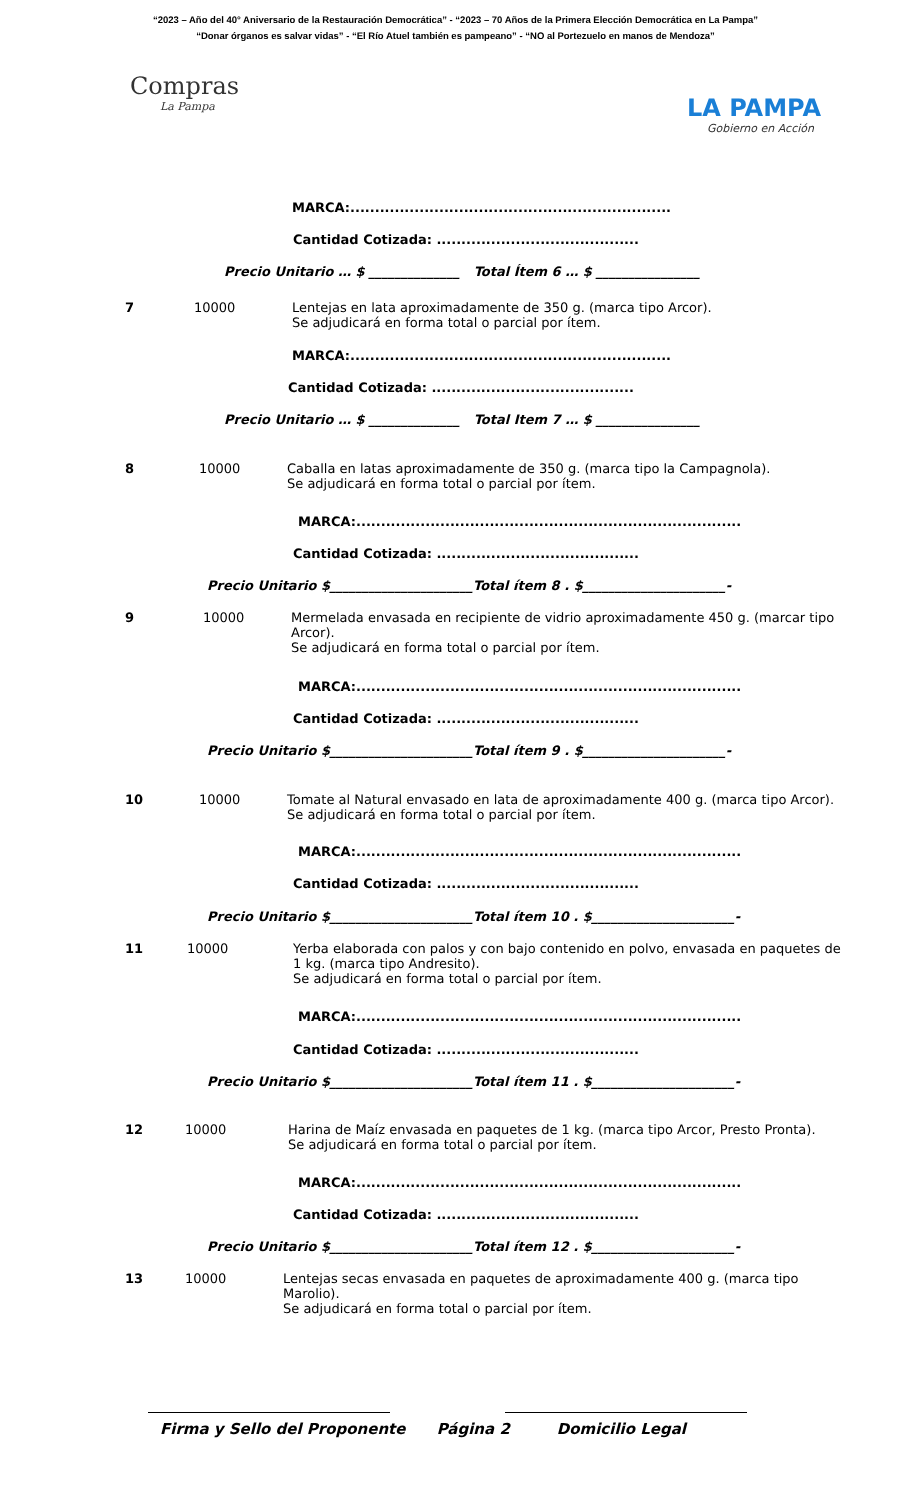“2023 – Año del 40° Aniversario de la Restauración Democrática” - “2023 – 70 Años de la Primera Elección Democrática en La Pampa”
“Donar órganos es salvar vidas” - “El Río Atuel también es pampeano” - “NO al Portezuelo en manos de Mendoza”
Compras
La Pampa
LA PAMPA
Gobierno en Acción
MARCA:.................................................................
Cantidad Cotizada: .........................................
Precio Unitario … $ ______________ Total Ítem 6 … $ ________________
7 10000 Lentejas en lata aproximadamente de 350 g. (marca tipo Arcor).
Se adjudicará en forma total o parcial por ítem.
MARCA:.................................................................
Cantidad Cotizada: .........................................
Precio Unitario … $ ______________ Total Item 7 … $ ________________
8 10000 Caballa en latas aproximadamente de 350 g. (marca tipo la Campagnola).
Se adjudicará en forma total o parcial por ítem.
MARCA:..............................................................................
Cantidad Cotizada: .........................................
Precio Unitario $______________________Total ítem 8 . $______________________-
9 10000 Mermelada envasada en recipiente de vidrio aproximadamente 450 g. (marcar tipo
Arcor).
Se adjudicará en forma total o parcial por ítem.
MARCA:..............................................................................
Cantidad Cotizada: .........................................
Precio Unitario $______________________Total ítem 9 . $______________________-
10 10000 Tomate al Natural envasado en lata de aproximadamente 400 g. (marca tipo Arcor).
Se adjudicará en forma total o parcial por ítem.
MARCA:..............................................................................
Cantidad Cotizada: .........................................
Precio Unitario $______________________Total ítem 10 . $______________________-
11 10000 Yerba elaborada con palos y con bajo contenido en polvo, envasada en paquetes de
1 kg. (marca tipo Andresito).
Se adjudicará en forma total o parcial por ítem.
MARCA:..............................................................................
Cantidad Cotizada: .........................................
Precio Unitario $______________________Total ítem 11 . $______________________-
12 10000 Harina de Maíz envasada en paquetes de 1 kg. (marca tipo Arcor, Presto Pronta).
Se adjudicará en forma total o parcial por ítem.
MARCA:..............................................................................
Cantidad Cotizada: .........................................
Precio Unitario $______________________Total ítem 12 . $______________________-
13 10000 Lentejas secas envasada en paquetes de aproximadamente 400 g. (marca tipo
Marolio).
Se adjudicará en forma total o parcial por ítem.
Firma y Sello del Proponente Página 2 Domicilio Legal